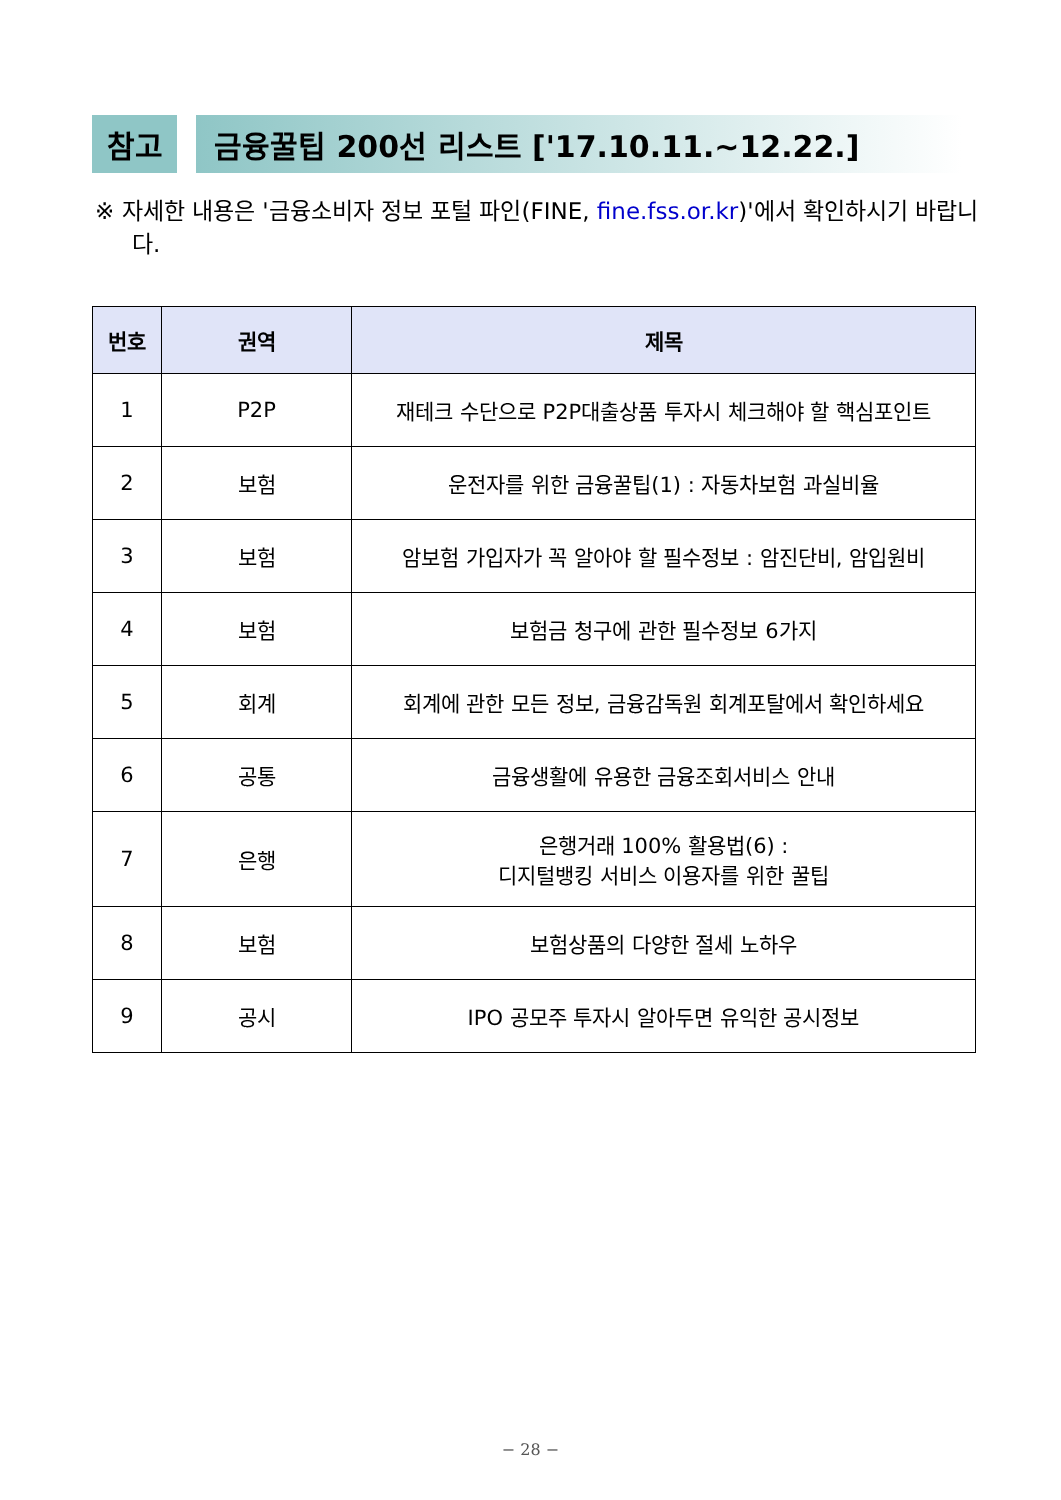참고 금융꿀팁 200선 리스트 ['17.10.11.~12.22.]
※ 자세한 내용은 '금융소비자 정보 포털 파인(FINE, fine.fss.or.kr)'에서 확인하시기 바랍니다.
| 번호 | 권역 | 제목 |
| --- | --- | --- |
| 1 | P2P | 재테크 수단으로 P2P대출상품 투자시 체크해야 할 핵심포인트 |
| 2 | 보험 | 운전자를 위한 금융꿀팁(1) : 자동차보험 과실비율 |
| 3 | 보험 | 암보험 가입자가 꼭 알아야 할 필수정보 : 암진단비, 암입원비 |
| 4 | 보험 | 보험금 청구에 관한 필수정보 6가지 |
| 5 | 회계 | 회계에 관한 모든 정보, 금융감독원 회계포탈에서 확인하세요 |
| 6 | 공통 | 금융생활에 유용한 금융조회서비스 안내 |
| 7 | 은행 | 은행거래 100% 활용법(6) : 디지털뱅킹 서비스 이용자를 위한 꿀팁 |
| 8 | 보험 | 보험상품의 다양한 절세 노하우 |
| 9 | 공시 | IPO 공모주 투자시 알아두면 유익한 공시정보 |
− 28 −